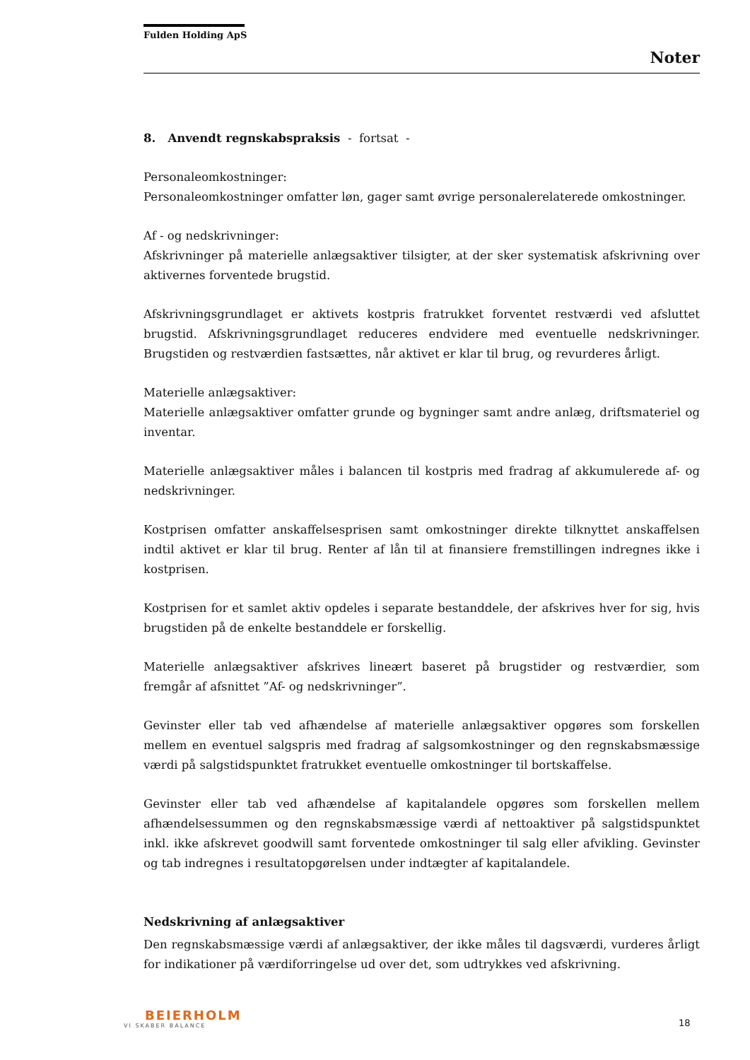Fulden Holding ApS
Noter
8. Anvendt regnskabspraksis - fortsat -
Personaleomkostninger:
Personaleomkostninger omfatter løn, gager samt øvrige personalerelaterede omkostninger.
Af - og nedskrivninger:
Afskrivninger på materielle anlægsaktiver tilsigter, at der sker systematisk afskrivning over aktivernes forventede brugstid.
Afskrivningsgrundlaget er aktivets kostpris fratrukket forventet restværdi ved afsluttet brugstid. Afskrivningsgrundlaget reduceres endvidere med eventuelle nedskrivninger. Brugstiden og restværdien fastsættes, når aktivet er klar til brug, og revurderes årligt.
Materielle anlægsaktiver:
Materielle anlægsaktiver omfatter grunde og bygninger samt andre anlæg, driftsmateriel og inventar.
Materielle anlægsaktiver måles i balancen til kostpris med fradrag af akkumulerede af- og nedskrivninger.
Kostprisen omfatter anskaffelsesprisen samt omkostninger direkte tilknyttet anskaffelsen indtil aktivet er klar til brug. Renter af lån til at finansiere fremstillingen indregnes ikke i kostprisen.
Kostprisen for et samlet aktiv opdeles i separate bestanddele, der afskrives hver for sig, hvis brugstiden på de enkelte bestanddele er forskellig.
Materielle anlægsaktiver afskrives lineært baseret på brugstider og restværdier, som fremgår af afsnittet ”Af- og nedskrivninger”.
Gevinster eller tab ved afhændelse af materielle anlægsaktiver opgøres som forskellen mellem en eventuel salgspris med fradrag af salgsomkostninger og den regnskabsmæssige værdi på salgstidspunktet fratrukket eventuelle omkostninger til bortskaffelse.
Gevinster eller tab ved afhændelse af kapitalandele opgøres som forskellen mellem afhændelsessummen og den regnskabsmæssige værdi af nettoaktiver på salgstidspunktet inkl. ikke afskrevet goodwill samt forventede omkostninger til salg eller afvikling. Gevinster og tab indregnes i resultatopgørelsen under indtægter af kapitalandele.
Nedskrivning af anlægsaktiver
Den regnskabsmæssige værdi af anlægsaktiver, der ikke måles til dagsværdi, vurderes årligt for indikationer på værdiforringelse ud over det, som udtrykkes ved afskrivning.
BEIERHOLM
VI SKABER BALANCE
18